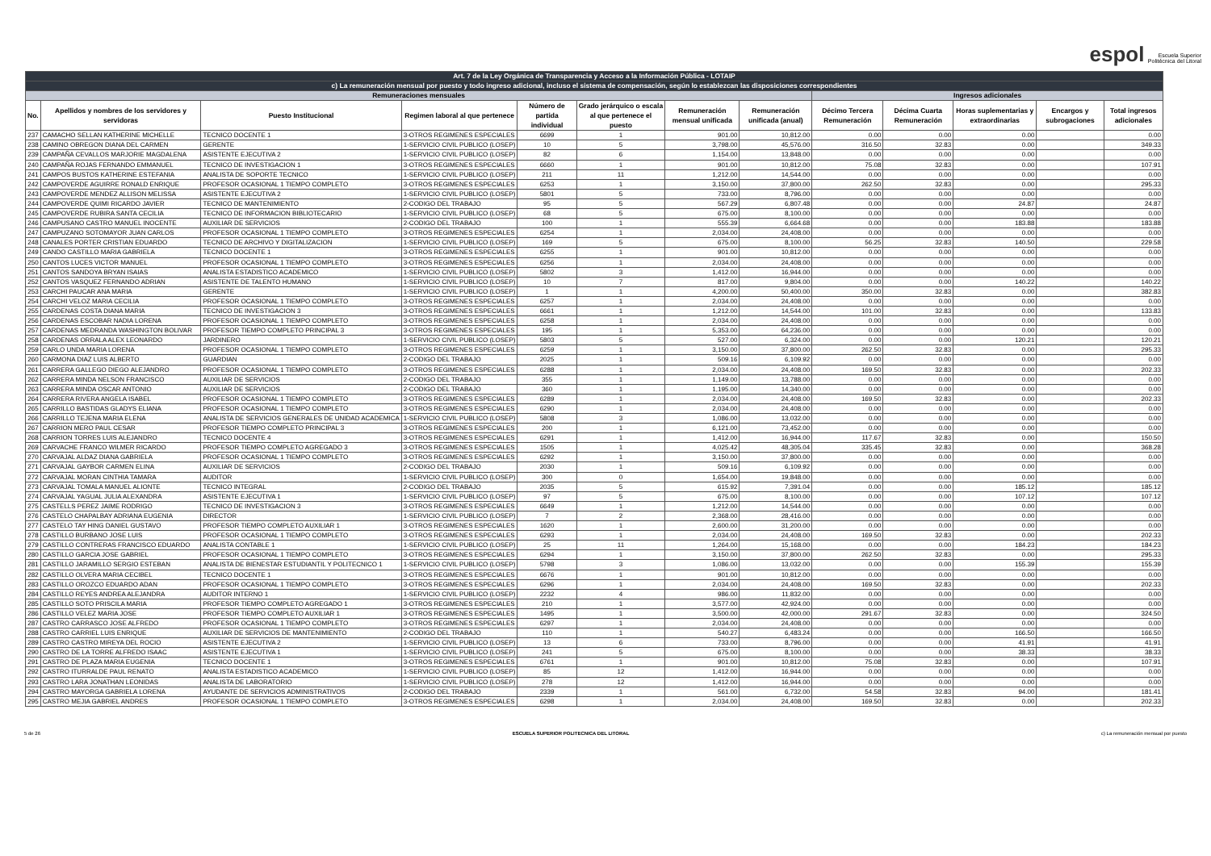espol Escuela Superior
Politécnica del Litoral
| Art. 7 de la Ley Orgánica de Transparencia y Acceso a la Información Pública - LOTAIP | | | | | | | | | | | | |
| --- | --- | --- | --- | --- | --- | --- | --- | --- | --- | --- | --- | --- |
| c) La remuneración mensual por puesto y todo ingreso adicional, incluso el sistema de compensación, según lo establezcan las disposiciones correspondientes | | | | | | | | | | | | |
| Remuneraciones mensuales | | | | | | | | Ingresos adicionales | | | | |
| No. | Apellidos y nombres de los servidores y servidoras | Puesto Institucional | Regimen laboral al que pertenece | Número de partida individual | Grado jerárquico o escala al que pertenece el puesto | Remuneración mensual unificada | Remuneración unificada (anual) | Décimo Tercera Remuneración | Décima Cuarta Remuneración | Horas suplementarias y extraordinarias | Encargos y subrogaciones | Total ingresos adicionales |
| 237 | CAMACHO SELLAN KATHERINE MICHELLE | TECNICO DOCENTE 1 | 3-OTROS REGIMENES ESPECIALES | 6699 | 1 | 901.00 | 10,812.00 | 0.00 | 0.00 | 0.00 | | 0.00 |
| 238 | CAMINO OBREGON DIANA DEL CARMEN | GERENTE | 1-SERVICIO CIVIL PUBLICO (LOSEP) | 10 | 5 | 3,798.00 | 45,576.00 | 316.50 | 32.83 | 0.00 | | 349.33 |
| 239 | CAMPAÑA CEVALLOS MARJORIE MAGDALENA | ASISTENTE EJECUTIVA 2 | 1-SERVICIO CIVIL PUBLICO (LOSEP) | 82 | 6 | 1,154.00 | 13,848.00 | 0.00 | 0.00 | 0.00 | | 0.00 |
| 240 | CAMPAÑA ROJAS FERNANDO EMMANUEL | TECNICO DE INVESTIGACION 1 | 3-OTROS REGIMENES ESPECIALES | 6660 | 1 | 901.00 | 10,812.00 | 75.08 | 32.83 | 0.00 | | 107.91 |
| 241 | CAMPOS BUSTOS KATHERINE ESTEFANIA | ANALISTA DE SOPORTE TECNICO | 1-SERVICIO CIVIL PUBLICO (LOSEP) | 211 | 11 | 1,212.00 | 14,544.00 | 0.00 | 0.00 | 0.00 | | 0.00 |
| 242 | CAMPOVERDE AGUIRRE RONALD ENRIQUE | PROFESOR OCASIONAL 1 TIEMPO COMPLETO | 3-OTROS REGIMENES ESPECIALES | 6253 | 1 | 3,150.00 | 37,800.00 | 262.50 | 32.83 | 0.00 | | 295.33 |
| 243 | CAMPOVERDE MENDEZ ALLISON MELISSA | ASISTENTE EJECUTIVA 2 | 1-SERVICIO CIVIL PUBLICO (LOSEP) | 5801 | 5 | 733.00 | 8,796.00 | 0.00 | 0.00 | 0.00 | | 0.00 |
| 244 | CAMPOVERDE QUIMI RICARDO JAVIER | TECNICO DE MANTENIMIENTO | 2-CODIGO DEL TRABAJO | 95 | 5 | 567.29 | 6,807.48 | 0.00 | 0.00 | 24.87 | | 24.87 |
| 245 | CAMPOVERDE RUBIRA SANTA CECILIA | TECNICO DE INFORMACION BIBLIOTECARIO | 1-SERVICIO CIVIL PUBLICO (LOSEP) | 68 | 5 | 675.00 | 8,100.00 | 0.00 | 0.00 | 0.00 | | 0.00 |
| 246 | CAMPUSANO CASTRO MANUEL INOCENTE | AUXILIAR DE SERVICIOS | 2-CODIGO DEL TRABAJO | 100 | 1 | 555.39 | 6,664.68 | 0.00 | 0.00 | 183.88 | | 183.88 |
| 247 | CAMPUZANO SOTOMAYOR JUAN CARLOS | PROFESOR OCASIONAL 1 TIEMPO COMPLETO | 3-OTROS REGIMENES ESPECIALES | 6254 | 1 | 2,034.00 | 24,408.00 | 0.00 | 0.00 | 0.00 | | 0.00 |
| 248 | CANALES PORTER CRISTIAN EDUARDO | TECNICO DE ARCHIVO Y DIGITALIZACION | 1-SERVICIO CIVIL PUBLICO (LOSEP) | 169 | 5 | 675.00 | 8,100.00 | 56.25 | 32.83 | 140.50 | | 229.58 |
| 249 | CANDO CASTILLO MARIA GABRIELA | TECNICO DOCENTE 1 | 3-OTROS REGIMENES ESPECIALES | 6255 | 1 | 901.00 | 10,812.00 | 0.00 | 0.00 | 0.00 | | 0.00 |
| 250 | CANTOS LUCES VICTOR MANUEL | PROFESOR OCASIONAL 1 TIEMPO COMPLETO | 3-OTROS REGIMENES ESPECIALES | 6256 | 1 | 2,034.00 | 24,408.00 | 0.00 | 0.00 | 0.00 | | 0.00 |
| 251 | CANTOS SANDOYA BRYAN ISAIAS | ANALISTA ESTADISTICO ACADEMICO | 1-SERVICIO CIVIL PUBLICO (LOSEP) | 5802 | 3 | 1,412.00 | 16,944.00 | 0.00 | 0.00 | 0.00 | | 0.00 |
| 252 | CANTOS VASQUEZ FERNANDO ADRIAN | ASISTENTE DE TALENTO HUMANO | 1-SERVICIO CIVIL PUBLICO (LOSEP) | 10 | 7 | 817.00 | 9,804.00 | 0.00 | 0.00 | 140.22 | | 140.22 |
| 253 | CARCHI PAUCAR ANA MARIA | GERENTE | 1-SERVICIO CIVIL PUBLICO (LOSEP) | 1 | 1 | 4,200.00 | 50,400.00 | 350.00 | 32.83 | 0.00 | | 382.83 |
| 254 | CARCHI VELOZ MARIA CECILIA | PROFESOR OCASIONAL 1 TIEMPO COMPLETO | 3-OTROS REGIMENES ESPECIALES | 6257 | 1 | 2,034.00 | 24,408.00 | 0.00 | 0.00 | 0.00 | | 0.00 |
| 255 | CARDENAS COSTA DIANA MARIA | TECNICO DE INVESTIGACION 3 | 3-OTROS REGIMENES ESPECIALES | 6661 | 1 | 1,212.00 | 14,544.00 | 101.00 | 32.83 | 0.00 | | 133.83 |
| 256 | CARDENAS ESCOBAR NADIA LORENA | PROFESOR OCASIONAL 1 TIEMPO COMPLETO | 3-OTROS REGIMENES ESPECIALES | 6258 | 1 | 2,034.00 | 24,408.00 | 0.00 | 0.00 | 0.00 | | 0.00 |
| 257 | CARDENAS MEDRANDA WASHINGTON BOLIVAR | PROFESOR TIEMPO COMPLETO PRINCIPAL 3 | 3-OTROS REGIMENES ESPECIALES | 195 | 1 | 5,353.00 | 64,236.00 | 0.00 | 0.00 | 0.00 | | 0.00 |
| 258 | CARDENAS ORRALA ALEX LEONARDO | JARDINERO | 1-SERVICIO CIVIL PUBLICO (LOSEP) | 5803 | 5 | 527.00 | 6,324.00 | 0.00 | 0.00 | 120.21 | | 120.21 |
| 259 | CARLO UNDA MARIA LORENA | PROFESOR OCASIONAL 1 TIEMPO COMPLETO | 3-OTROS REGIMENES ESPECIALES | 6259 | 1 | 3,150.00 | 37,800.00 | 262.50 | 32.83 | 0.00 | | 295.33 |
| 260 | CARMONA DIAZ LUIS ALBERTO | GUARDIAN | 2-CODIGO DEL TRABAJO | 2025 | 1 | 509.16 | 6,109.92 | 0.00 | 0.00 | 0.00 | | 0.00 |
| 261 | CARRERA GALLEGO DIEGO ALEJANDRO | PROFESOR OCASIONAL 1 TIEMPO COMPLETO | 3-OTROS REGIMENES ESPECIALES | 6288 | 1 | 2,034.00 | 24,408.00 | 169.50 | 32.83 | 0.00 | | 202.33 |
| 262 | CARRERA MINDA NELSON FRANCISCO | AUXILIAR DE SERVICIOS | 2-CODIGO DEL TRABAJO | 355 | 1 | 1,149.00 | 13,788.00 | 0.00 | 0.00 | 0.00 | | 0.00 |
| 263 | CARRERA MINDA OSCAR ANTONIO | AUXILIAR DE SERVICIOS | 2-CODIGO DEL TRABAJO | 360 | 1 | 1,195.00 | 14,340.00 | 0.00 | 0.00 | 0.00 | | 0.00 |
| 264 | CARRERA RIVERA ANGELA ISABEL | PROFESOR OCASIONAL 1 TIEMPO COMPLETO | 3-OTROS REGIMENES ESPECIALES | 6289 | 1 | 2,034.00 | 24,408.00 | 169.50 | 32.83 | 0.00 | | 202.33 |
| 265 | CARRILLO BASTIDAS GLADYS ELIANA | PROFESOR OCASIONAL 1 TIEMPO COMPLETO | 3-OTROS REGIMENES ESPECIALES | 6290 | 1 | 2,034.00 | 24,408.00 | 0.00 | 0.00 | 0.00 | | 0.00 |
| 266 | CARRILLO TEJENA MARIA ELENA | ANALISTA DE SERVICIOS GENERALES DE UNIDAD ACADEMICA | 1-SERVICIO CIVIL PUBLICO (LOSEP) | 5808 | 3 | 1,086.00 | 13,032.00 | 0.00 | 0.00 | 0.00 | | 0.00 |
| 267 | CARRION MERO PAUL CESAR | PROFESOR TIEMPO COMPLETO PRINCIPAL 3 | 3-OTROS REGIMENES ESPECIALES | 200 | 1 | 6,121.00 | 73,452.00 | 0.00 | 0.00 | 0.00 | | 0.00 |
| 268 | CARRION TORRES LUIS ALEJANDRO | TECNICO DOCENTE 4 | 3-OTROS REGIMENES ESPECIALES | 6291 | 1 | 1,412.00 | 16,944.00 | 117.67 | 32.83 | 0.00 | | 150.50 |
| 269 | CARVACHE FRANCO WILMER RICARDO | PROFESOR TIEMPO COMPLETO AGREGADO 3 | 3-OTROS REGIMENES ESPECIALES | 1505 | 1 | 4,025.42 | 48,305.04 | 335.45 | 32.83 | 0.00 | | 368.28 |
| 270 | CARVAJAL ALDAZ DIANA GABRIELA | PROFESOR OCASIONAL 1 TIEMPO COMPLETO | 3-OTROS REGIMENES ESPECIALES | 6292 | 1 | 3,150.00 | 37,800.00 | 0.00 | 0.00 | 0.00 | | 0.00 |
| 271 | CARVAJAL GAYBOR CARMEN ELINA | AUXILIAR DE SERVICIOS | 2-CODIGO DEL TRABAJO | 2030 | 1 | 509.16 | 6,109.92 | 0.00 | 0.00 | 0.00 | | 0.00 |
| 272 | CARVAJAL MORAN CINTHIA TAMARA | AUDITOR | 1-SERVICIO CIVIL PUBLICO (LOSEP) | 300 | 0 | 1,654.00 | 19,848.00 | 0.00 | 0.00 | 0.00 | | 0.00 |
| 273 | CARVAJAL TOMALA MANUEL ALIONTE | TECNICO INTEGRAL | 2-CODIGO DEL TRABAJO | 2035 | 5 | 615.92 | 7,391.04 | 0.00 | 0.00 | 185.12 | | 185.12 |
| 274 | CARVAJAL YAGUAL JULIA ALEXANDRA | ASISTENTE EJECUTIVA 1 | 1-SERVICIO CIVIL PUBLICO (LOSEP) | 97 | 5 | 675.00 | 8,100.00 | 0.00 | 0.00 | 107.12 | | 107.12 |
| 275 | CASTELLS PEREZ JAIME RODRIGO | TECNICO DE INVESTIGACION 3 | 3-OTROS REGIMENES ESPECIALES | 6649 | 1 | 1,212.00 | 14,544.00 | 0.00 | 0.00 | 0.00 | | 0.00 |
| 276 | CASTELO CHAPALBAY ADRIANA EUGENIA | DIRECTOR | 1-SERVICIO CIVIL PUBLICO (LOSEP) | 7 | 2 | 2,368.00 | 28,416.00 | 0.00 | 0.00 | 0.00 | | 0.00 |
| 277 | CASTELO TAY HING DANIEL GUSTAVO | PROFESOR TIEMPO COMPLETO AUXILIAR 1 | 3-OTROS REGIMENES ESPECIALES | 1620 | 1 | 2,600.00 | 31,200.00 | 0.00 | 0.00 | 0.00 | | 0.00 |
| 278 | CASTILLO BURBANO JOSE LUIS | PROFESOR OCASIONAL 1 TIEMPO COMPLETO | 3-OTROS REGIMENES ESPECIALES | 6293 | 1 | 2,034.00 | 24,408.00 | 169.50 | 32.83 | 0.00 | | 202.33 |
| 279 | CASTILLO CONTRERAS FRANCISCO EDUARDO | ANALISTA CONTABLE 1 | 1-SERVICIO CIVIL PUBLICO (LOSEP) | 25 | 11 | 1,264.00 | 15,168.00 | 0.00 | 0.00 | 184.23 | | 184.23 |
| 280 | CASTILLO GARCIA JOSE GABRIEL | PROFESOR OCASIONAL 1 TIEMPO COMPLETO | 3-OTROS REGIMENES ESPECIALES | 6294 | 1 | 3,150.00 | 37,800.00 | 262.50 | 32.83 | 0.00 | | 295.33 |
| 281 | CASTILLO JARAMILLO SERGIO ESTEBAN | ANALISTA DE BIENESTAR ESTUDIANTIL Y POLITECNICO 1 | 1-SERVICIO CIVIL PUBLICO (LOSEP) | 5798 | 3 | 1,086.00 | 13,032.00 | 0.00 | 0.00 | 155.39 | | 155.39 |
| 282 | CASTILLO OLVERA MARIA CECIBEL | TECNICO DOCENTE 1 | 3-OTROS REGIMENES ESPECIALES | 6676 | 1 | 901.00 | 10,812.00 | 0.00 | 0.00 | 0.00 | | 0.00 |
| 283 | CASTILLO OROZCO EDUARDO ADAN | PROFESOR OCASIONAL 1 TIEMPO COMPLETO | 3-OTROS REGIMENES ESPECIALES | 6296 | 1 | 2,034.00 | 24,408.00 | 169.50 | 32.83 | 0.00 | | 202.33 |
| 284 | CASTILLO REYES ANDREA ALEJANDRA | AUDITOR INTERNO 1 | 1-SERVICIO CIVIL PUBLICO (LOSEP) | 2232 | 4 | 986.00 | 11,832.00 | 0.00 | 0.00 | 0.00 | | 0.00 |
| 285 | CASTILLO SOTO PRISCILA MARIA | PROFESOR TIEMPO COMPLETO AGREGADO 1 | 3-OTROS REGIMENES ESPECIALES | 210 | 1 | 3,577.00 | 42,924.00 | 0.00 | 0.00 | 0.00 | | 0.00 |
| 286 | CASTILLO VELEZ MARIA JOSE | PROFESOR TIEMPO COMPLETO AUXILIAR 1 | 3-OTROS REGIMENES ESPECIALES | 1495 | 1 | 3,500.00 | 42,000.00 | 291.67 | 32.83 | 0.00 | | 324.50 |
| 287 | CASTRO CARRASCO JOSE ALFREDO | PROFESOR OCASIONAL 1 TIEMPO COMPLETO | 3-OTROS REGIMENES ESPECIALES | 6297 | 1 | 2,034.00 | 24,408.00 | 0.00 | 0.00 | 0.00 | | 0.00 |
| 288 | CASTRO CARRIEL LUIS ENRIQUE | AUXILIAR DE SERVICIOS DE MANTENIMIENTO | 2-CODIGO DEL TRABAJO | 110 | 1 | 540.27 | 6,483.24 | 0.00 | 0.00 | 166.50 | | 166.50 |
| 289 | CASTRO CASTRO MIREYA DEL ROCIO | ASISTENTE EJECUTIVA 2 | 1-SERVICIO CIVIL PUBLICO (LOSEP) | 13 | 6 | 733.00 | 8,796.00 | 0.00 | 0.00 | 41.91 | | 41.91 |
| 290 | CASTRO DE LA TORRE ALFREDO ISAAC | ASISTENTE EJECUTIVA 1 | 1-SERVICIO CIVIL PUBLICO (LOSEP) | 241 | 5 | 675.00 | 8,100.00 | 0.00 | 0.00 | 38.33 | | 38.33 |
| 291 | CASTRO DE PLAZA MARIA EUGENIA | TECNICO DOCENTE 1 | 3-OTROS REGIMENES ESPECIALES | 6761 | 1 | 901.00 | 10,812.00 | 75.08 | 32.83 | 0.00 | | 107.91 |
| 292 | CASTRO ITURRALDE PAUL RENATO | ANALISTA ESTADISTICO ACADEMICO | 1-SERVICIO CIVIL PUBLICO (LOSEP) | 85 | 12 | 1,412.00 | 16,944.00 | 0.00 | 0.00 | 0.00 | | 0.00 |
| 293 | CASTRO LARA JONATHAN LEONIDAS | ANALISTA DE LABORATORIO | 1-SERVICIO CIVIL PUBLICO (LOSEP) | 278 | 12 | 1,412.00 | 16,944.00 | 0.00 | 0.00 | 0.00 | | 0.00 |
| 294 | CASTRO MAYORGA GABRIELA LORENA | AYUDANTE DE SERVICIOS ADMINISTRATIVOS | 2-CODIGO DEL TRABAJO | 2339 | 1 | 561.00 | 6,732.00 | 54.58 | 32.83 | 94.00 | | 181.41 |
| 295 | CASTRO MEJIA GABRIEL ANDRES | PROFESOR OCASIONAL 1 TIEMPO COMPLETO | 3-OTROS REGIMENES ESPECIALES | 6298 | 1 | 2,034.00 | 24,408.00 | 169.50 | 32.83 | 0.00 | | 202.33 |
5 de 26 ESCUELA SUPERIOR POLITECNICA DEL LITORAL c) La remuneración mensual por puesto